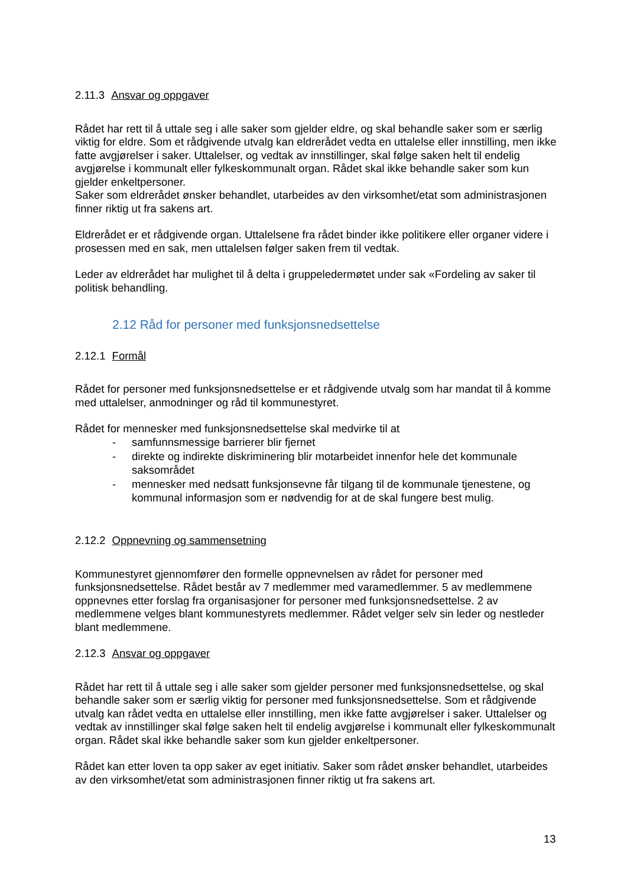2.11.3 Ansvar og oppgaver
Rådet har rett til å uttale seg i alle saker som gjelder eldre, og skal behandle saker som er særlig viktig for eldre. Som et rådgivende utvalg kan eldrerådet vedta en uttalelse eller innstilling, men ikke fatte avgjørelser i saker. Uttalelser, og vedtak av innstillinger, skal følge saken helt til endelig avgjørelse i kommunalt eller fylkeskommunalt organ. Rådet skal ikke behandle saker som kun gjelder enkeltpersoner.
Saker som eldrerådet ønsker behandlet, utarbeides av den virksomhet/etat som administrasjonen finner riktig ut fra sakens art.
Eldrerådet er et rådgivende organ. Uttalelsene fra rådet binder ikke politikere eller organer videre i prosessen med en sak, men uttalelsen følger saken frem til vedtak.
Leder av eldrerådet har mulighet til å delta i gruppeledermøtet under sak «Fordeling av saker til politisk behandling.
2.12 Råd for personer med funksjonsnedsettelse
2.12.1 Formål
Rådet for personer med funksjonsnedsettelse er et rådgivende utvalg som har mandat til å komme med uttalelser, anmodninger og råd til kommunestyret.
Rådet for mennesker med funksjonsnedsettelse skal medvirke til at
- samfunnsmessige barrierer blir fjernet
- direkte og indirekte diskriminering blir motarbeidet innenfor hele det kommunale saksområdet
- mennesker med nedsatt funksjonsevne får tilgang til de kommunale tjenestene, og kommunal informasjon som er nødvendig for at de skal fungere best mulig.
2.12.2 Oppnevning og sammensetning
Kommunestyret gjennomfører den formelle oppnevnelsen av rådet for personer med funksjonsnedsettelse. Rådet består av 7 medlemmer med varamedlemmer. 5 av medlemmene oppnevnes etter forslag fra organisasjoner for personer med funksjonsnedsettelse. 2 av medlemmene velges blant kommunestyrets medlemmer. Rådet velger selv sin leder og nestleder blant medlemmene.
2.12.3 Ansvar og oppgaver
Rådet har rett til å uttale seg i alle saker som gjelder personer med funksjonsnedsettelse, og skal behandle saker som er særlig viktig for personer med funksjonsnedsettelse. Som et rådgivende utvalg kan rådet vedta en uttalelse eller innstilling, men ikke fatte avgjørelser i saker. Uttalelser og vedtak av innstillinger skal følge saken helt til endelig avgjørelse i kommunalt eller fylkeskommunalt organ. Rådet skal ikke behandle saker som kun gjelder enkeltpersoner.
Rådet kan etter loven ta opp saker av eget initiativ. Saker som rådet ønsker behandlet, utarbeides av den virksomhet/etat som administrasjonen finner riktig ut fra sakens art.
13